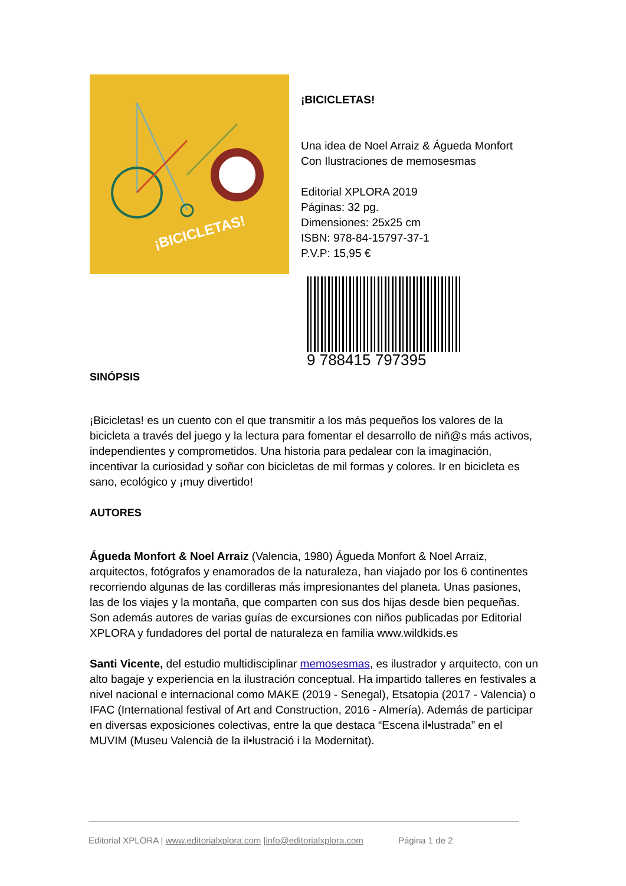¡BICICLETAS!
¡BICICLETAS!
Una idea de Noel Arraiz & Águeda Monfort
Con Ilustraciones de memosesmas
Editorial XPLORA 2019
Páginas: 32 pg.
Dimensiones: 25x25 cm
ISBN: 978-84-15797-37-1
P.V.P: 15,95 €
9 788415 797395
SINÓPSIS
¡Bicicletas! es un cuento con el que transmitir a los más pequeños los valores de la bicicleta a través del juego y la lectura para fomentar el desarrollo de niñ@s más activos, independientes y comprometidos. Una historia para pedalear con la imaginación, incentivar la curiosidad y soñar con bicicletas de mil formas y colores. Ir en bicicleta es sano, ecológico y ¡muy divertido!
AUTORES
Águeda Monfort & Noel Arraiz (Valencia, 1980) Águeda Monfort & Noel Arraiz, arquitectos, fotógrafos y enamorados de la naturaleza, han viajado por los 6 continentes recorriendo algunas de las cordilleras más impresionantes del planeta. Unas pasiones, las de los viajes y la montaña, que comparten con sus dos hijas desde bien pequeñas. Son además autores de varias guías de excursiones con niños publicadas por Editorial XPLORA y fundadores del portal de naturaleza en familia www.wildkids.es
Santi Vicente, del estudio multidisciplinar memosesmas, es ilustrador y arquitecto, con un alto bagaje y experiencia en la ilustración conceptual. Ha impartido talleres en festivales a nivel nacional e internacional como MAKE (2019 - Senegal), Etsatopia (2017 - Valencia) o IFAC (International festival of Art and Construction, 2016 - Almería). Además de participar en diversas exposiciones colectivas, entre la que destaca “Escena il•lustrada” en el MUVIM (Museu Valencià de la il•lustració i la Modernitat).
Editorial XPLORA | www.editorialxplora.com |info@editorialxplora.com Página 1 de 2